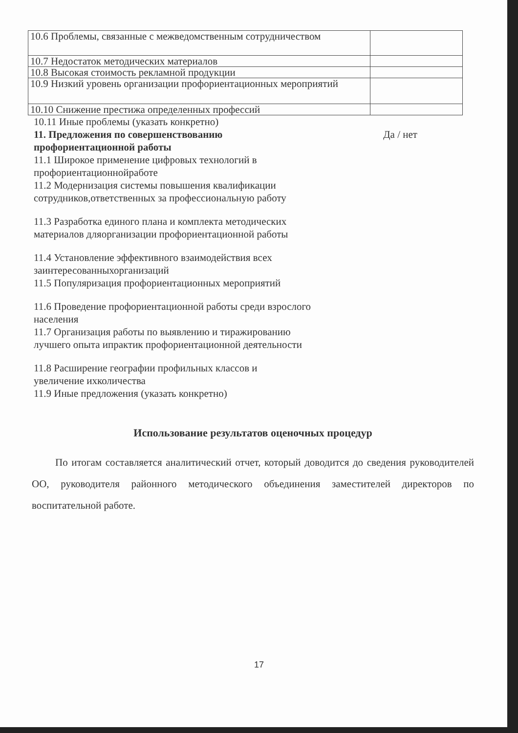| 10.6 Проблемы, связанные с межведомственным сотрудничеством | |
| 10.7 Недостаток методических материалов | |
| 10.8 Высокая стоимость рекламной продукции | |
| 10.9 Низкий уровень организации профориентационных мероприятий | |
| 10.10 Снижение престижа определенных профессий | |
10.11 Иные проблемы (указать конкретно)
11. Предложения по совершенствованию
профориентационной работы Да / нет
11.1 Широкое применение цифровых технологий в
профориентационнойработе
11.2 Модернизация системы повышения квалификации
сотрудников,ответственных за профессиональную работу
11.3 Разработка единого плана и комплекта методических
материалов дляорганизации профориентационной работы
11.4 Установление эффективного взаимодействия всех
заинтересованныхорганизаций
11.5 Популяризация профориентационных мероприятий
11.6 Проведение профориентационной работы среди взрослого
населения
11.7 Организация работы по выявлению и тиражированию
лучшего опыта ипрактик профориентационной деятельности
11.8 Расширение географии профильных классов и
увеличение ихколичества
11.9 Иные предложения (указать конкретно)
Использование результатов оценочных процедур
По итогам составляется аналитический отчет, который доводится до сведения руководителей ОО, руководителя районного методического объединения заместителей директоров по воспитательной работе.
17